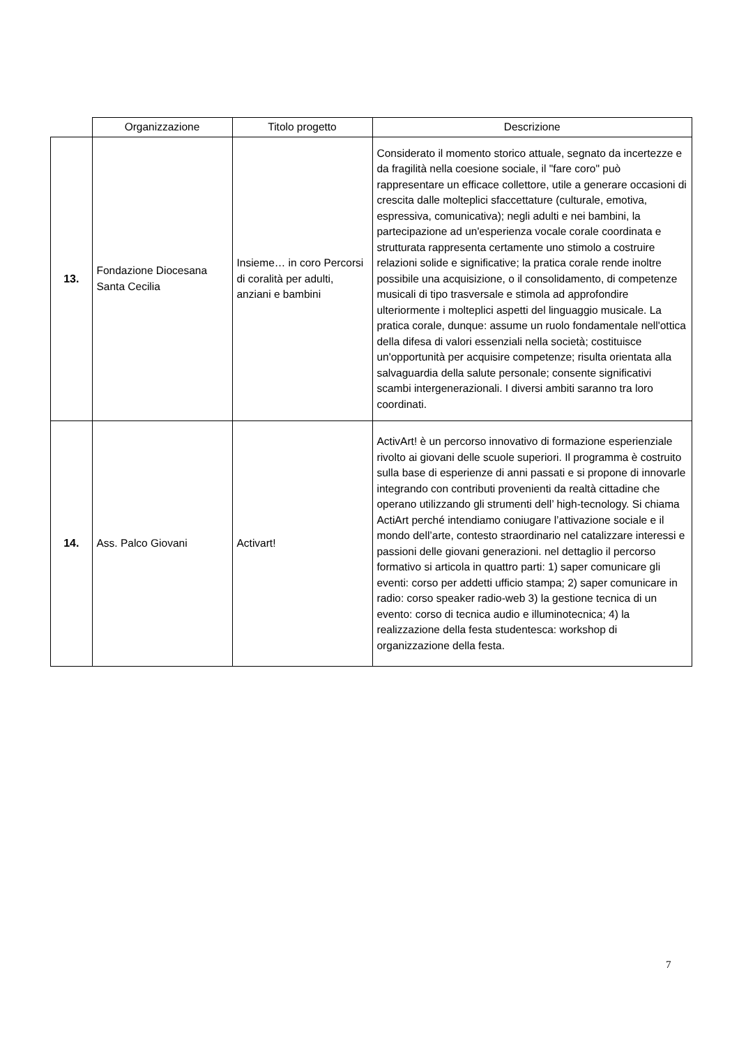| | Organizzazione | Titolo progetto | Descrizione |
| --- | --- | --- | --- |
| 13. | Fondazione Diocesana Santa Cecilia | Insieme… in coro Percorsi di coralità per adulti, anziani e bambini | Considerato il momento storico attuale, segnato da incertezze e da fragilità nella coesione sociale, il "fare coro" può rappresentare un efficace collettore, utile a generare occasioni di crescita dalle molteplici sfaccettature (culturale, emotiva, espressiva, comunicativa); negli adulti e nei bambini, la partecipazione ad un'esperienza vocale corale coordinata e strutturata rappresenta certamente uno stimolo a costruire relazioni solide e significative; la pratica corale rende inoltre possibile una acquisizione, o il consolidamento, di competenze musicali di tipo trasversale e stimola ad approfondire ulteriormente i molteplici aspetti del linguaggio musicale. La pratica corale, dunque: assume un ruolo fondamentale nell'ottica della difesa di valori essenziali nella società; costituisce un'opportunità per acquisire competenze; risulta orientata alla salvaguardia della salute personale; consente significativi scambi intergenerazionali. I diversi ambiti saranno tra loro coordinati. |
| 14. | Ass. Palco Giovani | Activart! | ActivArt! è un percorso innovativo di formazione esperienziale rivolto ai giovani delle scuole superiori. Il programma è costruito sulla base di esperienze di anni passati e si propone di innovarle integrando con contributi provenienti da realtà cittadine che operano utilizzando gli strumenti dell’ high-tecnology. Si chiama ActiArt perché intendiamo coniugare l’attivazione sociale e il mondo dell’arte, contesto straordinario nel catalizzare interessi e passioni delle giovani generazioni. nel dettaglio il percorso formativo si articola in quattro parti: 1) saper comunicare gli eventi: corso per addetti ufficio stampa; 2) saper comunicare in radio: corso speaker radio-web 3) la gestione tecnica di un evento: corso di tecnica audio e illuminotecnica; 4) la realizzazione della festa studentesca: workshop di organizzazione della festa. |
7